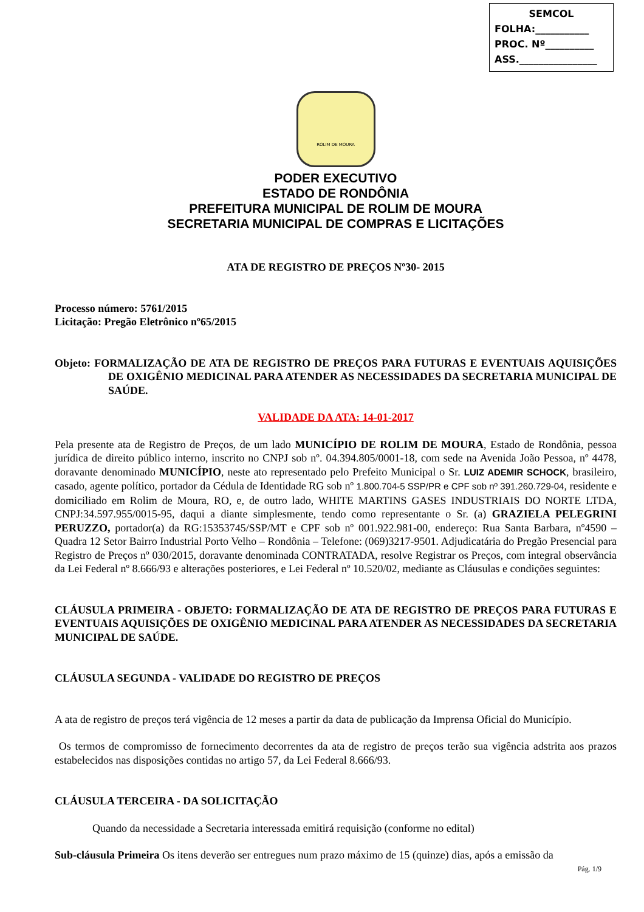SEMCOL
FOLHA:___________
PROC. Nº__________
ASS.________________
ROLIM DE MOURA
PODER EXECUTIVO
ESTADO DE RONDÔNIA
PREFEITURA MUNICIPAL DE ROLIM DE MOURA
SECRETARIA MUNICIPAL DE COMPRAS E LICITAÇÕES
ATA DE REGISTRO DE PREÇOS Nº30- 2015
Processo número: 5761/2015
Licitação: Pregão Eletrônico nº65/2015
Objeto: FORMALIZAÇÃO DE ATA DE REGISTRO DE PREÇOS PARA FUTURAS E EVENTUAIS AQUISIÇÕES DE OXIGÊNIO MEDICINAL PARA ATENDER AS NECESSIDADES DA SECRETARIA MUNICIPAL DE SAÚDE.
VALIDADE DA ATA: 14-01-2017
Pela presente ata de Registro de Preços, de um lado MUNICÍPIO DE ROLIM DE MOURA, Estado de Rondônia, pessoa jurídica de direito público interno, inscrito no CNPJ sob nº. 04.394.805/0001-18, com sede na Avenida João Pessoa, nº 4478, doravante denominado MUNICÍPIO, neste ato representado pelo Prefeito Municipal o Sr. LUIZ ADEMIR SCHOCK, brasileiro, casado, agente político, portador da Cédula de Identidade RG sob nº 1.800.704-5 SSP/PR e CPF sob nº 391.260.729-04, residente e domiciliado em Rolim de Moura, RO, e, de outro lado, WHITE MARTINS GASES INDUSTRIAIS DO NORTE LTDA, CNPJ:34.597.955/0015-95, daqui a diante simplesmente, tendo como representante o Sr. (a) GRAZIELA PELEGRINI PERUZZO, portador(a) da RG:15353745/SSP/MT e CPF sob nº 001.922.981-00, endereço: Rua Santa Barbara, nº4590 – Quadra 12 Setor Bairro Industrial Porto Velho – Rondônia – Telefone: (069)3217-9501. Adjudicatária do Pregão Presencial para Registro de Preços nº 030/2015, doravante denominada CONTRATADA, resolve Registrar os Preços, com integral observância da Lei Federal nº 8.666/93 e alterações posteriores, e Lei Federal nº 10.520/02, mediante as Cláusulas e condições seguintes:
CLÁUSULA PRIMEIRA - OBJETO: FORMALIZAÇÃO DE ATA DE REGISTRO DE PREÇOS PARA FUTURAS E EVENTUAIS AQUISIÇÕES DE OXIGÊNIO MEDICINAL PARA ATENDER AS NECESSIDADES DA SECRETARIA MUNICIPAL DE SAÚDE.
CLÁUSULA SEGUNDA - VALIDADE DO REGISTRO DE PREÇOS
A ata de registro de preços terá vigência de 12 meses a partir da data de publicação da Imprensa Oficial do Município.
Os termos de compromisso de fornecimento decorrentes da ata de registro de preços terão sua vigência adstrita aos prazos estabelecidos nas disposições contidas no artigo 57, da Lei Federal 8.666/93.
CLÁUSULA TERCEIRA - DA SOLICITAÇÃO
Quando da necessidade a Secretaria interessada emitirá requisição (conforme no edital)
Sub-cláusula Primeira Os itens deverão ser entregues num prazo máximo de 15 (quinze) dias, após a emissão da
Pág. 1/9